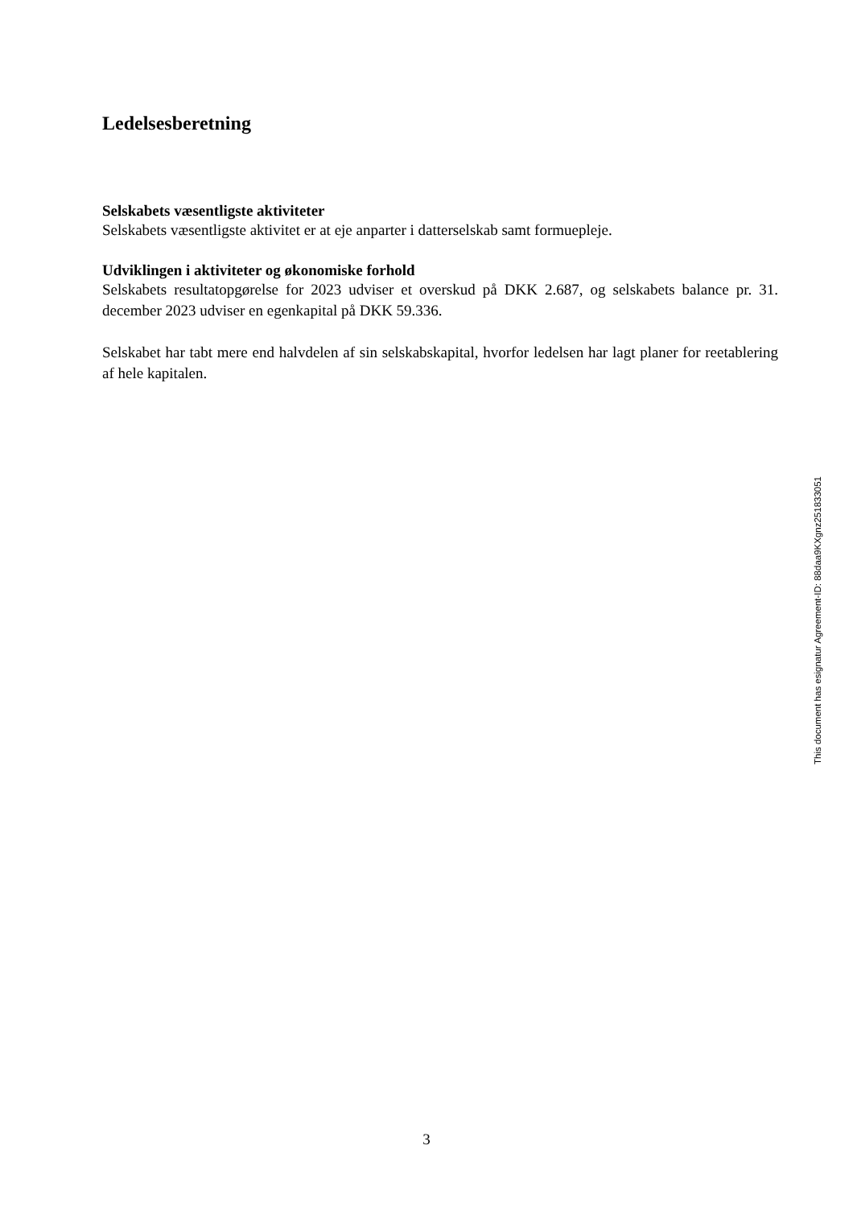Ledelsesberetning
Selskabets væsentligste aktiviteter
Selskabets væsentligste aktivitet er at eje anparter i datterselskab samt formuepleje.
Udviklingen i aktiviteter og økonomiske forhold
Selskabets resultatopgørelse for 2023 udviser et overskud på DKK 2.687, og selskabets balance pr. 31. december 2023 udviser en egenkapital på DKK 59.336.
Selskabet har tabt mere end halvdelen af sin selskabskapital, hvorfor ledelsen har lagt planer for reetablering af hele kapitalen.
This document has esignatur Agreement-ID: 88daa9KXgnz251833051
3